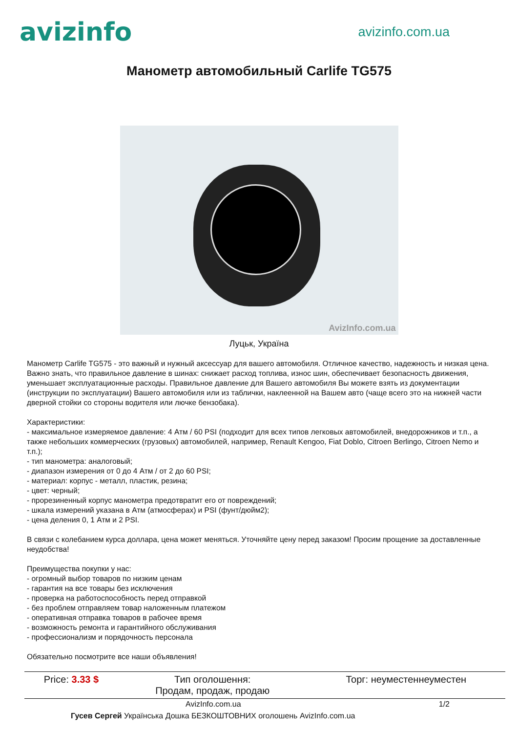avizinfo
avizinfo.com.ua
Манометр автомобильный Carlife TG575
AvizInfo.com.ua
Луцьк, Україна
Манометр Carlife TG575 - это важный и нужный аксессуар для вашего автомобиля. Отличное качество, надежность и низкая цена. Важно знать, что правильное давление в шинах: снижает расход топлива, износ шин, обеспечивает безопасность движения, уменьшает эксплуатационные расходы. Правильное давление для Вашего автомобиля Вы можете взять из документации (инструкции по эксплуатации) Вашего автомобиля или из таблички, наклеенной на Вашем авто (чаще всего это на нижней части дверной стойки со стороны водителя или лючке бензобака).
Характеристики:
- максимальное измеряемое давление: 4 Атм / 60 PSI (подходит для всех типов легковых автомобилей, внедорожников и т.п., а также небольших коммерческих (грузовых) автомобилей, например, Renault Kengoo, Fiat Doblo, Citroen Berlingo, Citroen Nemo и т.п.);
- тип манометра: аналоговый;
- диапазон измерения от 0 до 4 Атм / от 2 до 60 PSI;
- материал: корпус - металл, пластик, резина;
- цвет: черный;
- прорезиненный корпус манометра предотвратит его от повреждений;
- шкала измерений указана в Атм (атмосферах) и PSI (фунт/дюйм2);
- цена деления 0, 1 Атм и 2 PSI.
В связи с колебанием курса доллара, цена может меняться. Уточняйте цену перед заказом! Просим прощение за доставленные неудобства!
Преимущества покупки у нас:
- огромный выбор товаров по низким ценам
- гарантия на все товары без исключения
- проверка на работоспособность перед отправкой
- без проблем отправляем товар наложенным платежом
- оперативная отправка товаров в рабочее время
- возможность ремонта и гарантийного обслуживания
- профессионализм и порядочность персонала
Обязательно посмотрите все наши объявления!
| Price: 3.33 $ | Тип оголошення: Продам, продаж, продаю | Торг: неуместеннеуместен |
AvizInfo.com.ua 1/2
Гусев Сергей Українська Дошка БЕЗКОШТОВНИХ оголошень AvizInfo.com.ua